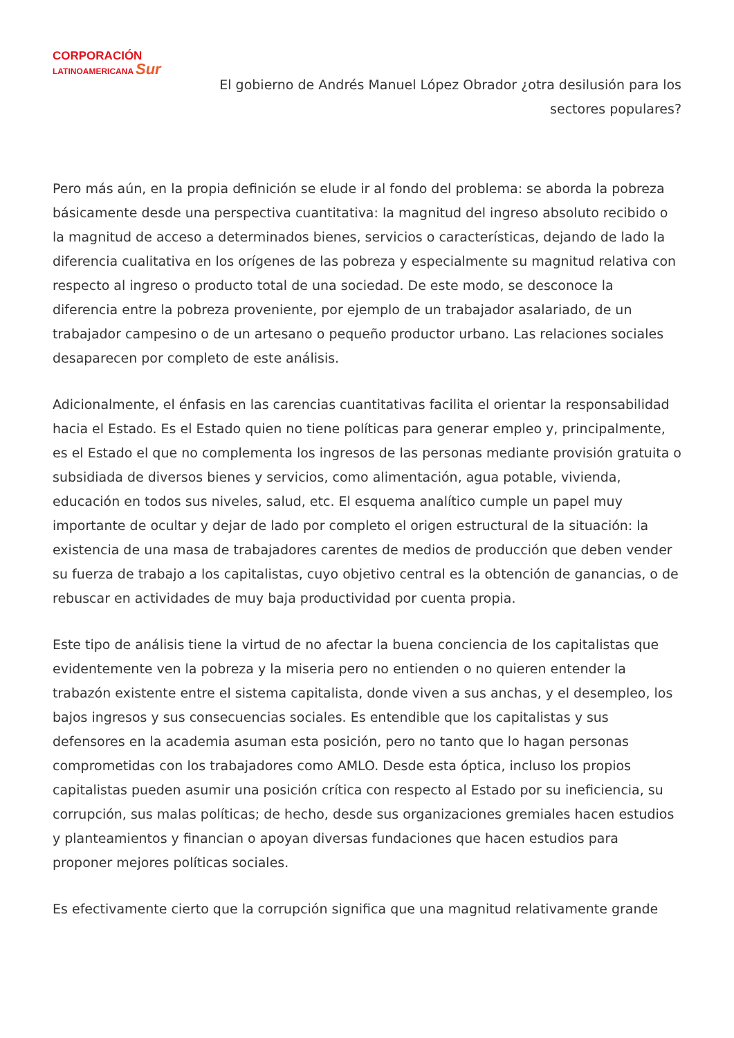CORPORACIÓN
LATINOAMERICANA Sur
El gobierno de Andrés Manuel López Obrador ¿otra desilusión para los sectores populares?
Pero más aún, en la propia definición se elude ir al fondo del problema: se aborda la pobreza básicamente desde una perspectiva cuantitativa: la magnitud del ingreso absoluto recibido o la magnitud de acceso a determinados bienes, servicios o características, dejando de lado la diferencia cualitativa en los orígenes de las pobreza y especialmente su magnitud relativa con respecto al ingreso o producto total de una sociedad. De este modo, se desconoce la diferencia entre la pobreza proveniente, por ejemplo de un trabajador asalariado, de un trabajador campesino o de un artesano o pequeño productor urbano. Las relaciones sociales desaparecen por completo de este análisis.
Adicionalmente, el énfasis en las carencias cuantitativas facilita el orientar la responsabilidad hacia el Estado. Es el Estado quien no tiene políticas para generar empleo y, principalmente, es el Estado el que no complementa los ingresos de las personas mediante provisión gratuita o subsidiada de diversos bienes y servicios, como alimentación, agua potable, vivienda, educación en todos sus niveles, salud, etc. El esquema analítico cumple un papel muy importante de ocultar y dejar de lado por completo el origen estructural de la situación: la existencia de una masa de trabajadores carentes de medios de producción que deben vender su fuerza de trabajo a los capitalistas, cuyo objetivo central es la obtención de ganancias, o de rebuscar en actividades de muy baja productividad por cuenta propia.
Este tipo de análisis tiene la virtud de no afectar la buena conciencia de los capitalistas que evidentemente ven la pobreza y la miseria pero no entienden o no quieren entender la trabazón existente entre el sistema capitalista, donde viven a sus anchas, y el desempleo, los bajos ingresos y sus consecuencias sociales. Es entendible que los capitalistas y sus defensores en la academia asuman esta posición, pero no tanto que lo hagan personas comprometidas con los trabajadores como AMLO. Desde esta óptica, incluso los propios capitalistas pueden asumir una posición crítica con respecto al Estado por su ineficiencia, su corrupción, sus malas políticas; de hecho, desde sus organizaciones gremiales hacen estudios y planteamientos y financian o apoyan diversas fundaciones que hacen estudios para proponer mejores políticas sociales.
Es efectivamente cierto que la corrupción significa que una magnitud relativamente grande